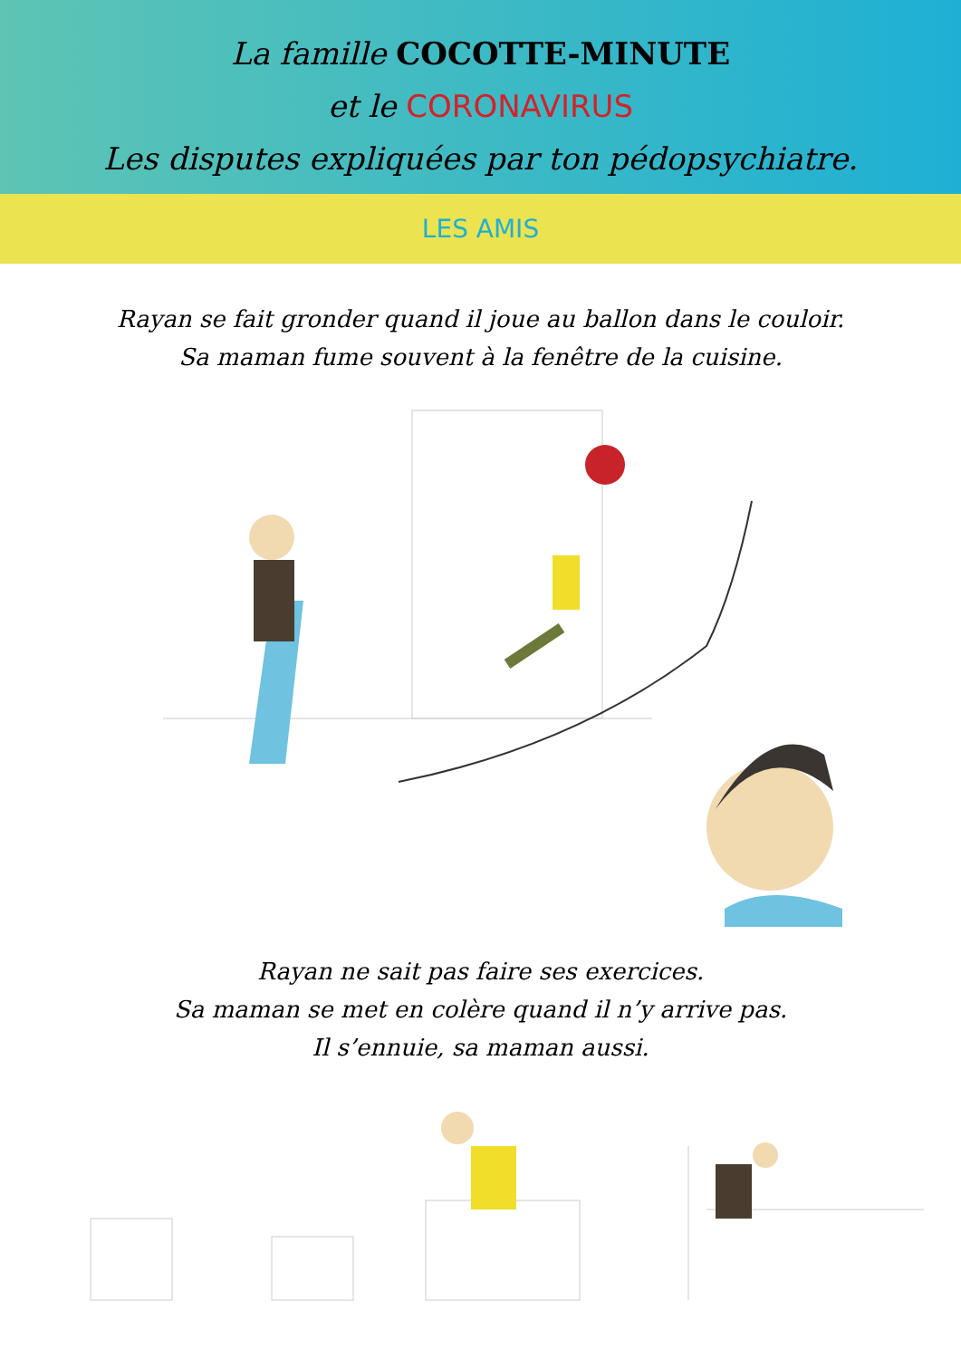La famille COCOTTE-MINUTE
et le CORONAVIRUS
Les disputes expliquées par ton pédopsychiatre.
LES AMIS
Rayan se fait gronder quand il joue au ballon dans le couloir.
Sa maman fume souvent à la fenêtre de la cuisine.
Rayan ne sait pas faire ses exercices.
Sa maman se met en colère quand il n’y arrive pas.
Il s’ennuie, sa maman aussi.